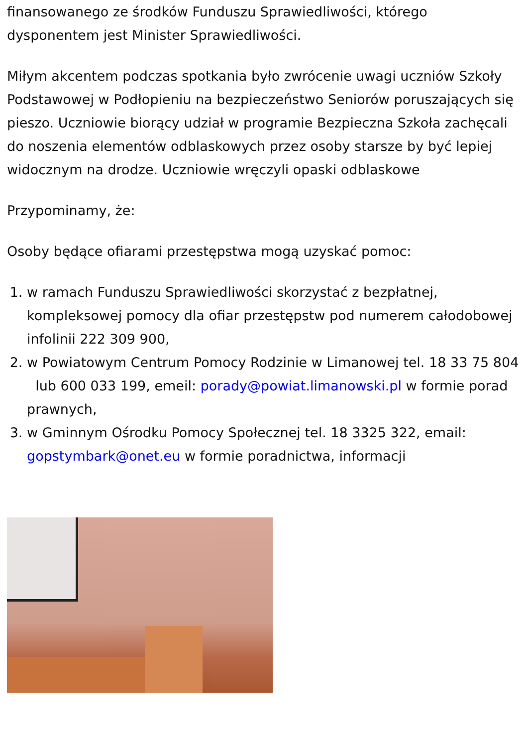finansowanego ze środków Funduszu Sprawiedliwości, którego dysponentem jest Minister Sprawiedliwości.
Miłym akcentem podczas spotkania było zwrócenie uwagi uczniów Szkoły Podstawowej w Podłopieniu na bezpieczeństwo Seniorów poruszających się pieszo. Uczniowie biorący udział w programie Bezpieczna Szkoła zachęcali do noszenia elementów odblaskowych przez osoby starsze by być lepiej widocznym na drodze. Uczniowie wręczyli opaski odblaskowe
Przypominamy, że:
Osoby będące ofiarami przestępstwa mogą uzyskać pomoc:
1. w ramach Funduszu Sprawiedliwości skorzystać z bezpłatnej, kompleksowej pomocy dla ofiar przestępstw pod numerem całodobowej infolinii 222 309 900,
2. w Powiatowym Centrum Pomocy Rodzinie w Limanowej tel. 18 33 75 804 lub 600 033 199, emeil: porady@powiat.limanowski.pl w formie porad prawnych,
3. w Gminnym Ośrodku Pomocy Społecznej tel. 18 3325 322, email: gopstymbark@onet.eu w formie poradnictwa, informacji